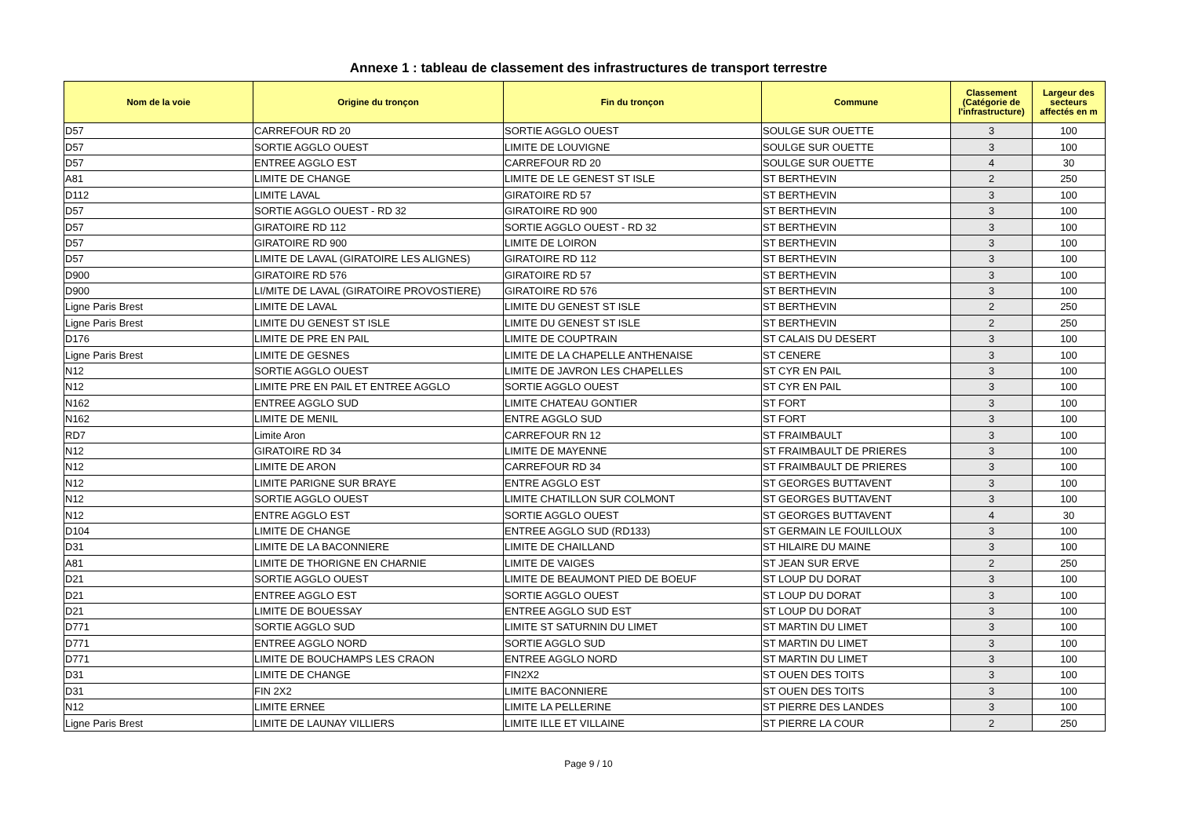Annexe 1 : tableau de classement des infrastructures de transport terrestre
| Nom de la voie | Origine du tronçon | Fin du tronçon | Commune | Classement (Catégorie de l'infrastructure) | Largeur des secteurs affectés en m |
| --- | --- | --- | --- | --- | --- |
| D57 | CARREFOUR RD 20 | SORTIE AGGLO OUEST | SOULGE SUR OUETTE | 3 | 100 |
| D57 | SORTIE AGGLO OUEST | LIMITE DE LOUVIGNE | SOULGE SUR OUETTE | 3 | 100 |
| D57 | ENTREE AGGLO EST | CARREFOUR RD 20 | SOULGE SUR OUETTE | 4 | 30 |
| A81 | LIMITE DE CHANGE | LIMITE DE LE GENEST ST ISLE | ST BERTHEVIN | 2 | 250 |
| D112 | LIMITE LAVAL | GIRATOIRE RD 57 | ST BERTHEVIN | 3 | 100 |
| D57 | SORTIE AGGLO OUEST - RD 32 | GIRATOIRE RD 900 | ST BERTHEVIN | 3 | 100 |
| D57 | GIRATOIRE RD 112 | SORTIE AGGLO OUEST - RD 32 | ST BERTHEVIN | 3 | 100 |
| D57 | GIRATOIRE RD 900 | LIMITE DE LOIRON | ST BERTHEVIN | 3 | 100 |
| D57 | LIMITE DE LAVAL (GIRATOIRE LES ALIGNES) | GIRATOIRE RD 112 | ST BERTHEVIN | 3 | 100 |
| D900 | GIRATOIRE RD 576 | GIRATOIRE RD 57 | ST BERTHEVIN | 3 | 100 |
| D900 | LI/MITE DE LAVAL (GIRATOIRE PROVOSTIERE) | GIRATOIRE RD 576 | ST BERTHEVIN | 3 | 100 |
| Ligne Paris Brest | LIMITE DE LAVAL | LIMITE DU GENEST ST ISLE | ST BERTHEVIN | 2 | 250 |
| Ligne Paris Brest | LIMITE DU GENEST ST ISLE | LIMITE DU GENEST ST ISLE | ST BERTHEVIN | 2 | 250 |
| D176 | LIMITE DE PRE EN PAIL | LIMITE DE COUPTRAIN | ST CALAIS DU DESERT | 3 | 100 |
| Ligne Paris Brest | LIMITE DE GESNES | LIMITE DE LA CHAPELLE ANTHENAISE | ST CENERE | 3 | 100 |
| N12 | SORTIE AGGLO OUEST | LIMITE DE JAVRON LES CHAPELLES | ST CYR EN PAIL | 3 | 100 |
| N12 | LIMITE PRE EN PAIL ET ENTREE AGGLO | SORTIE AGGLO OUEST | ST CYR EN PAIL | 3 | 100 |
| N162 | ENTREE AGGLO SUD | LIMITE CHATEAU GONTIER | ST FORT | 3 | 100 |
| N162 | LIMITE DE MENIL | ENTRE AGGLO SUD | ST FORT | 3 | 100 |
| RD7 | Limite Aron | CARREFOUR RN 12 | ST FRAIMBAULT | 3 | 100 |
| N12 | GIRATOIRE RD 34 | LIMITE DE MAYENNE | ST FRAIMBAULT DE PRIERES | 3 | 100 |
| N12 | LIMITE DE ARON | CARREFOUR RD 34 | ST FRAIMBAULT DE PRIERES | 3 | 100 |
| N12 | LIMITE PARIGNE SUR BRAYE | ENTRE AGGLO EST | ST GEORGES BUTTAVENT | 3 | 100 |
| N12 | SORTIE AGGLO OUEST | LIMITE CHATILLON SUR COLMONT | ST GEORGES BUTTAVENT | 3 | 100 |
| N12 | ENTRE AGGLO EST | SORTIE AGGLO OUEST | ST GEORGES BUTTAVENT | 4 | 30 |
| D104 | LIMITE DE CHANGE | ENTREE AGGLO SUD (RD133) | ST GERMAIN LE FOUILLOUX | 3 | 100 |
| D31 | LIMITE DE LA BACONNIERE | LIMITE DE CHAILLAND | ST HILAIRE DU MAINE | 3 | 100 |
| A81 | LIMITE DE THORIGNE EN CHARNIE | LIMITE DE VAIGES | ST JEAN SUR ERVE | 2 | 250 |
| D21 | SORTIE AGGLO OUEST | LIMITE DE BEAUMONT PIED DE BOEUF | ST LOUP DU DORAT | 3 | 100 |
| D21 | ENTREE AGGLO EST | SORTIE AGGLO OUEST | ST LOUP DU DORAT | 3 | 100 |
| D21 | LIMITE DE BOUESSAY | ENTREE AGGLO SUD EST | ST LOUP DU DORAT | 3 | 100 |
| D771 | SORTIE AGGLO SUD | LIMITE ST SATURNIN DU LIMET | ST MARTIN DU LIMET | 3 | 100 |
| D771 | ENTREE AGGLO NORD | SORTIE AGGLO SUD | ST MARTIN DU LIMET | 3 | 100 |
| D771 | LIMITE DE BOUCHAMPS LES CRAON | ENTREE AGGLO NORD | ST MARTIN DU LIMET | 3 | 100 |
| D31 | LIMITE DE CHANGE | FIN2X2 | ST OUEN DES TOITS | 3 | 100 |
| D31 | FIN 2X2 | LIMITE BACONNIERE | ST OUEN DES TOITS | 3 | 100 |
| N12 | LIMITE ERNEE | LIMITE LA PELLERINE | ST PIERRE DES LANDES | 3 | 100 |
| Ligne Paris Brest | LIMITE DE LAUNAY VILLIERS | LIMITE ILLE ET VILLAINE | ST PIERRE LA COUR | 2 | 250 |
Page 9 / 10